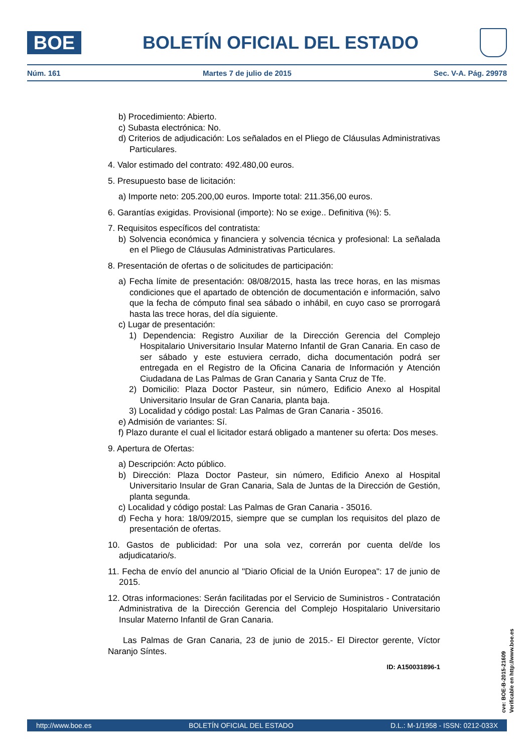BOE
BOLETÍN OFICIAL DEL ESTADO
Núm. 161 Martes 7 de julio de 2015 Sec. V-A. Pág. 29978
b) Procedimiento: Abierto.
c) Subasta electrónica: No.
d) Criterios de adjudicación: Los señalados en el Pliego de Cláusulas Administrativas Particulares.
4. Valor estimado del contrato: 492.480,00 euros.
5. Presupuesto base de licitación:
a) Importe neto: 205.200,00 euros. Importe total: 211.356,00 euros.
6. Garantías exigidas. Provisional (importe): No se exige.. Definitiva (%): 5.
7. Requisitos específicos del contratista:
b) Solvencia económica y financiera y solvencia técnica y profesional: La señalada en el Pliego de Cláusulas Administrativas Particulares.
8. Presentación de ofertas o de solicitudes de participación:
a) Fecha límite de presentación: 08/08/2015, hasta las trece horas, en las mismas condiciones que el apartado de obtención de documentación e información, salvo que la fecha de cómputo final sea sábado o inhábil, en cuyo caso se prorrogará hasta las trece horas, del día siguiente.
c) Lugar de presentación:
1) Dependencia: Registro Auxiliar de la Dirección Gerencia del Complejo Hospitalario Universitario Insular Materno Infantil de Gran Canaria. En caso de ser sábado y este estuviera cerrado, dicha documentación podrá ser entregada en el Registro de la Oficina Canaria de Información y Atención Ciudadana de Las Palmas de Gran Canaria y Santa Cruz de Tfe.
2) Domicilio: Plaza Doctor Pasteur, sin número, Edificio Anexo al Hospital Universitario Insular de Gran Canaria, planta baja.
3) Localidad y código postal: Las Palmas de Gran Canaria - 35016.
e) Admisión de variantes: Sí.
f) Plazo durante el cual el licitador estará obligado a mantener su oferta: Dos meses.
9. Apertura de Ofertas:
a) Descripción: Acto público.
b) Dirección: Plaza Doctor Pasteur, sin número, Edificio Anexo al Hospital Universitario Insular de Gran Canaria, Sala de Juntas de la Dirección de Gestión, planta segunda.
c) Localidad y código postal: Las Palmas de Gran Canaria - 35016.
d) Fecha y hora: 18/09/2015, siempre que se cumplan los requisitos del plazo de presentación de ofertas.
10. Gastos de publicidad: Por una sola vez, correrán por cuenta del/de los adjudicatario/s.
11. Fecha de envío del anuncio al "Diario Oficial de la Unión Europea": 17 de junio de 2015.
12. Otras informaciones: Serán facilitadas por el Servicio de Suministros - Contratación Administrativa de la Dirección Gerencia del Complejo Hospitalario Universitario Insular Materno Infantil de Gran Canaria.
Las Palmas de Gran Canaria, 23 de junio de 2015.- El Director gerente, Víctor Naranjo Síntes.
ID: A150031896-1
cve: BOE-B-2015-21609
Verificable en http://www.boe.es
http://www.boe.es BOLETÍN OFICIAL DEL ESTADO D.L.: M-1/1958 - ISSN: 0212-033X